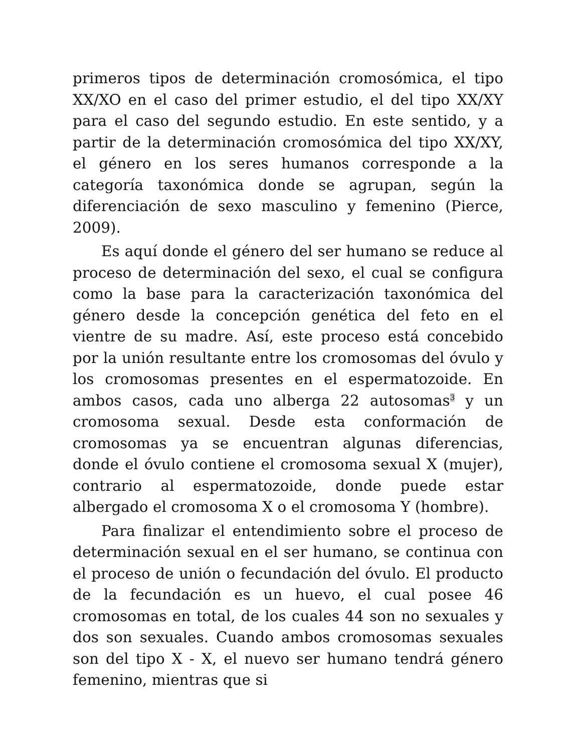primeros tipos de determinación cromosómica, el tipo XX/XO en el caso del primer estudio, el del tipo XX/XY para el caso del segundo estudio. En este sentido, y a partir de la determinación cromosómica del tipo XX/XY, el género en los seres humanos corresponde a la categoría taxonómica donde se agrupan, según la diferenciación de sexo masculino y femenino (Pierce, 2009).
Es aquí donde el género del ser humano se reduce al proceso de determinación del sexo, el cual se configura como la base para la caracterización taxonómica del género desde la concepción genética del feto en el vientre de su madre. Así, este proceso está concebido por la unión resultante entre los cromosomas del óvulo y los cromosomas presentes en el espermatozoide. En ambos casos, cada uno alberga 22 autosomas<sup>3</sup> y un cromosoma sexual. Desde esta conformación de cromosomas ya se encuentran algunas diferencias, donde el óvulo contiene el cromosoma sexual X (mujer), contrario al espermatozoide, donde puede estar albergado el cromosoma X o el cromosoma Y (hombre).
Para finalizar el entendimiento sobre el proceso de determinación sexual en el ser humano, se continua con el proceso de unión o fecundación del óvulo. El producto de la fecundación es un huevo, el cual posee 46 cromosomas en total, de los cuales 44 son no sexuales y dos son sexuales. Cuando ambos cromosomas sexuales son del tipo X - X, el nuevo ser humano tendrá género femenino, mientras que si